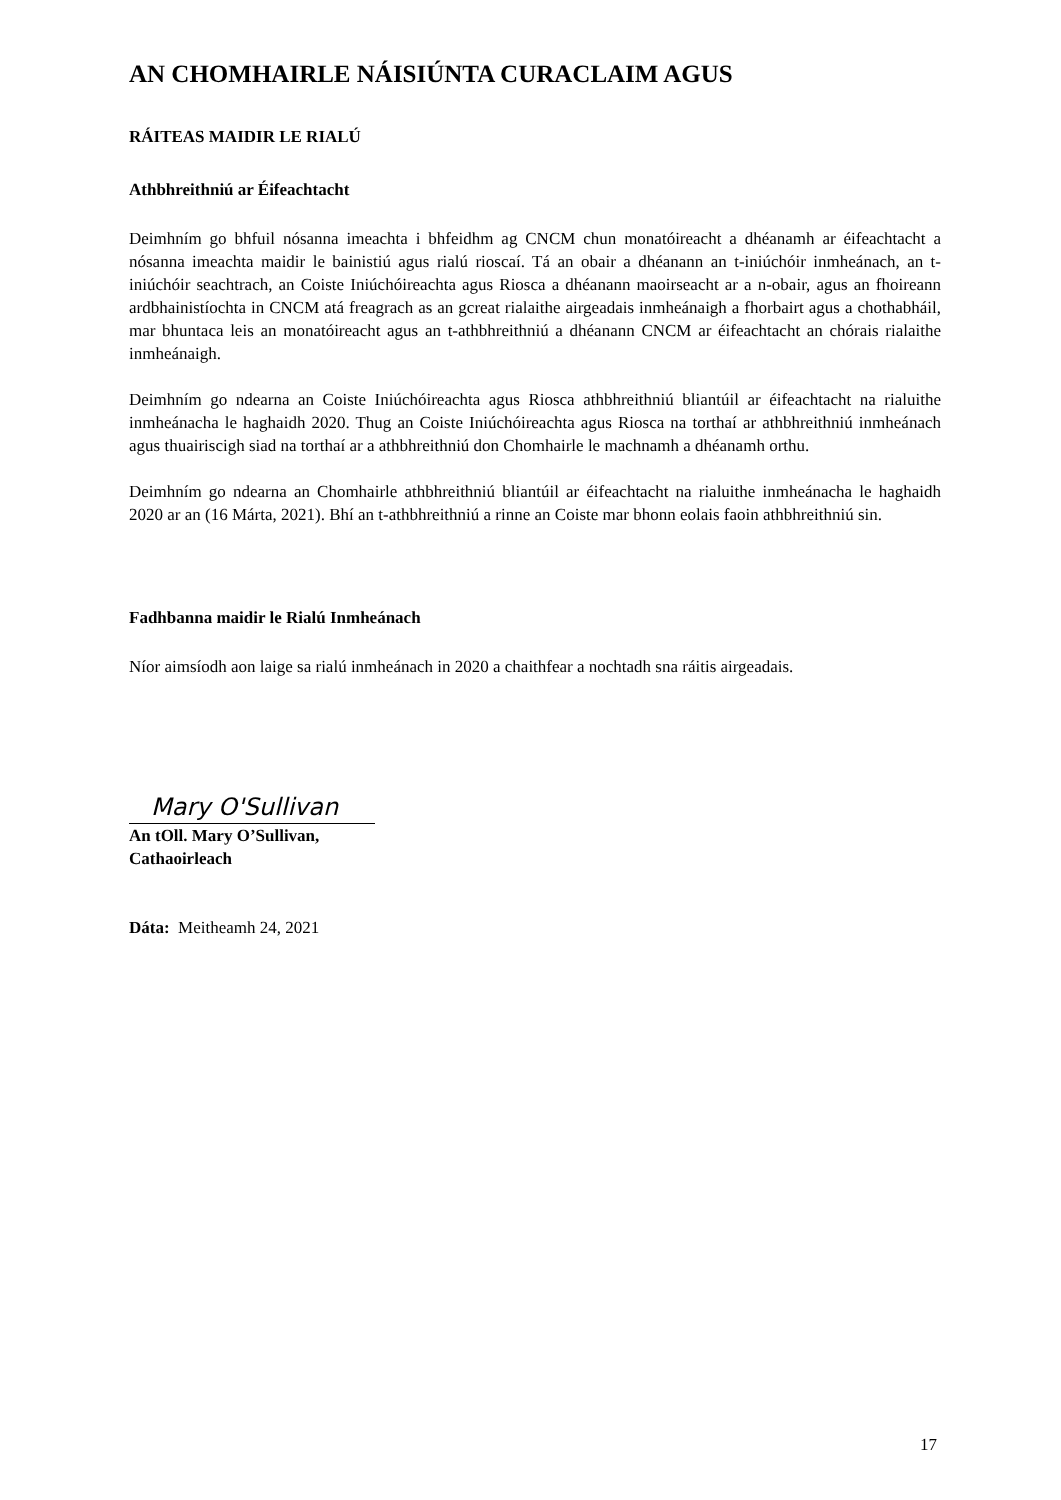AN CHOMHAIRLE NÁISIÚNTA CURACLAIM AGUS
RÁITEAS MAIDIR LE RIALÚ
Athbhreithniú ar Éifeachtacht
Deimhním go bhfuil nósanna imeachta i bhfeidhm ag CNCM chun monatóireacht a dhéanamh ar éifeachtacht a nósanna imeachta maidir le bainistiú agus rialú rioscaí. Tá an obair a dhéanann an t-iniúchóir inmheánach, an t-iniúchóir seachtrach, an Coiste Iniúchóireachta agus Riosca a dhéanann maoirseacht ar a n-obair, agus an fhoireann ardbhainistíochta in CNCM atá freagrach as an gcreat rialaithe airgeadais inmheánaigh a fhorbairt agus a chothabháil, mar bhuntaca leis an monatóireacht agus an t-athbhreithniú a dhéanann CNCM ar éifeachtacht an chórais rialaithe inmheánaigh.
Deimhním go ndearna an Coiste Iniúchóireachta agus Riosca athbhreithniú bliantúil ar éifeachtacht na rialuithe inmheánacha le haghaidh 2020. Thug an Coiste Iniúchóireachta agus Riosca na torthaí ar athbhreithniú inmheánach agus thuairiscigh siad na torthaí ar a athbhreithniú don Chomhairle le machnamh a dhéanamh orthu.
Deimhním go ndearna an Chomhairle athbhreithniú bliantúil ar éifeachtacht na rialuithe inmheánacha le haghaidh 2020 ar an (16 Márta, 2021). Bhí an t-athbhreithniú a rinne an Coiste mar bhonn eolais faoin athbhreithniú sin.
Fadhbanna maidir le Rialú Inmheánach
Níor aimsíodh aon laige sa rialú inmheánach in 2020 a chaithfear a nochtadh sna ráitis airgeadais.
Mary O'Sullivan
An tOll. Mary O’Sullivan,
Cathaoirleach
Dáta: Meitheamh 24, 2021
17